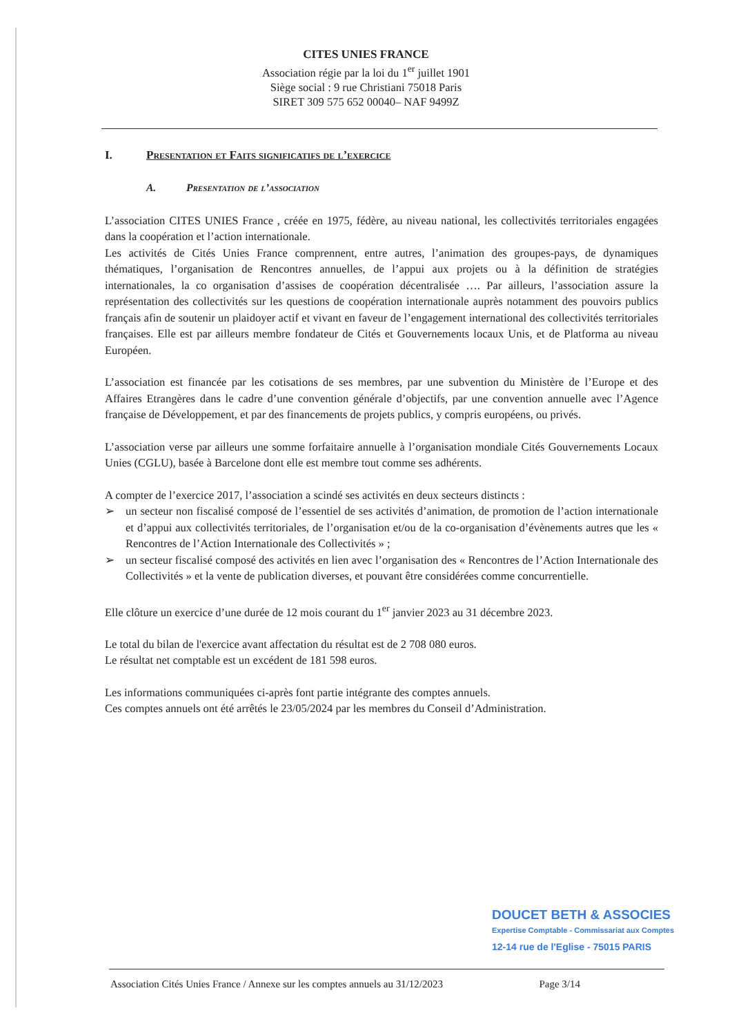CITES UNIES FRANCE
Association régie par la loi du 1<sup>er</sup> juillet 1901
Siège social : 9 rue Christiani 75018 Paris
SIRET 309 575 652 00040– NAF 9499Z
I. Presentation et Faits significatifs de l’exercice
A. Presentation de l’association
L’association CITES UNIES France , créée en 1975, fédère, au niveau national, les collectivités territoriales engagées dans la coopération et l’action internationale.
Les activités de Cités Unies France comprennent, entre autres, l’animation des groupes-pays, de dynamiques thématiques, l’organisation de Rencontres annuelles, de l’appui aux projets ou à la définition de stratégies internationales, la co organisation d’assises de coopération décentralisée …. Par ailleurs, l’association assure la représentation des collectivités sur les questions de coopération internationale auprès notamment des pouvoirs publics français afin de soutenir un plaidoyer actif et vivant en faveur de l’engagement international des collectivités territoriales françaises. Elle est par ailleurs membre fondateur de Cités et Gouvernements locaux Unis, et de Platforma au niveau Européen.
L’association est financée par les cotisations de ses membres, par une subvention du Ministère de l’Europe et des Affaires Etrangères dans le cadre d’une convention générale d’objectifs, par une convention annuelle avec l’Agence française de Développement, et par des financements de projets publics, y compris européens, ou privés.
L’association verse par ailleurs une somme forfaitaire annuelle à l’organisation mondiale Cités Gouvernements Locaux Unies (CGLU), basée à Barcelone dont elle est membre tout comme ses adhérents.
A compter de l’exercice 2017, l’association a scindé ses activités en deux secteurs distincts :
➢ un secteur non fiscalisé composé de l’essentiel de ses activités d’animation, de promotion de l’action internationale et d’appui aux collectivités territoriales, de l’organisation et/ou de la co-organisation d’évènements autres que les « Rencontres de l’Action Internationale des Collectivités » ;
➢ un secteur fiscalisé composé des activités en lien avec l’organisation des « Rencontres de l’Action Internationale des Collectivités » et la vente de publication diverses, et pouvant être considérées comme concurrentielle.
Elle clôture un exercice d’une durée de 12 mois courant du 1<sup>er</sup> janvier 2023 au 31 décembre 2023.
Le total du bilan de l'exercice avant affectation du résultat est de 2 708 080 euros.
Le résultat net comptable est un excédent de 181 598 euros.
Les informations communiquées ci-après font partie intégrante des comptes annuels.
Ces comptes annuels ont été arrêtés le 23/05/2024 par les membres du Conseil d’Administration.
DOUCET BETH & ASSOCIES
Expertise Comptable - Commissariat aux Comptes
12-14 rue de l'Eglise - 75015 PARIS
Association Cités Unies France / Annexe sur les comptes annuels au 31/12/2023 Page 3/14